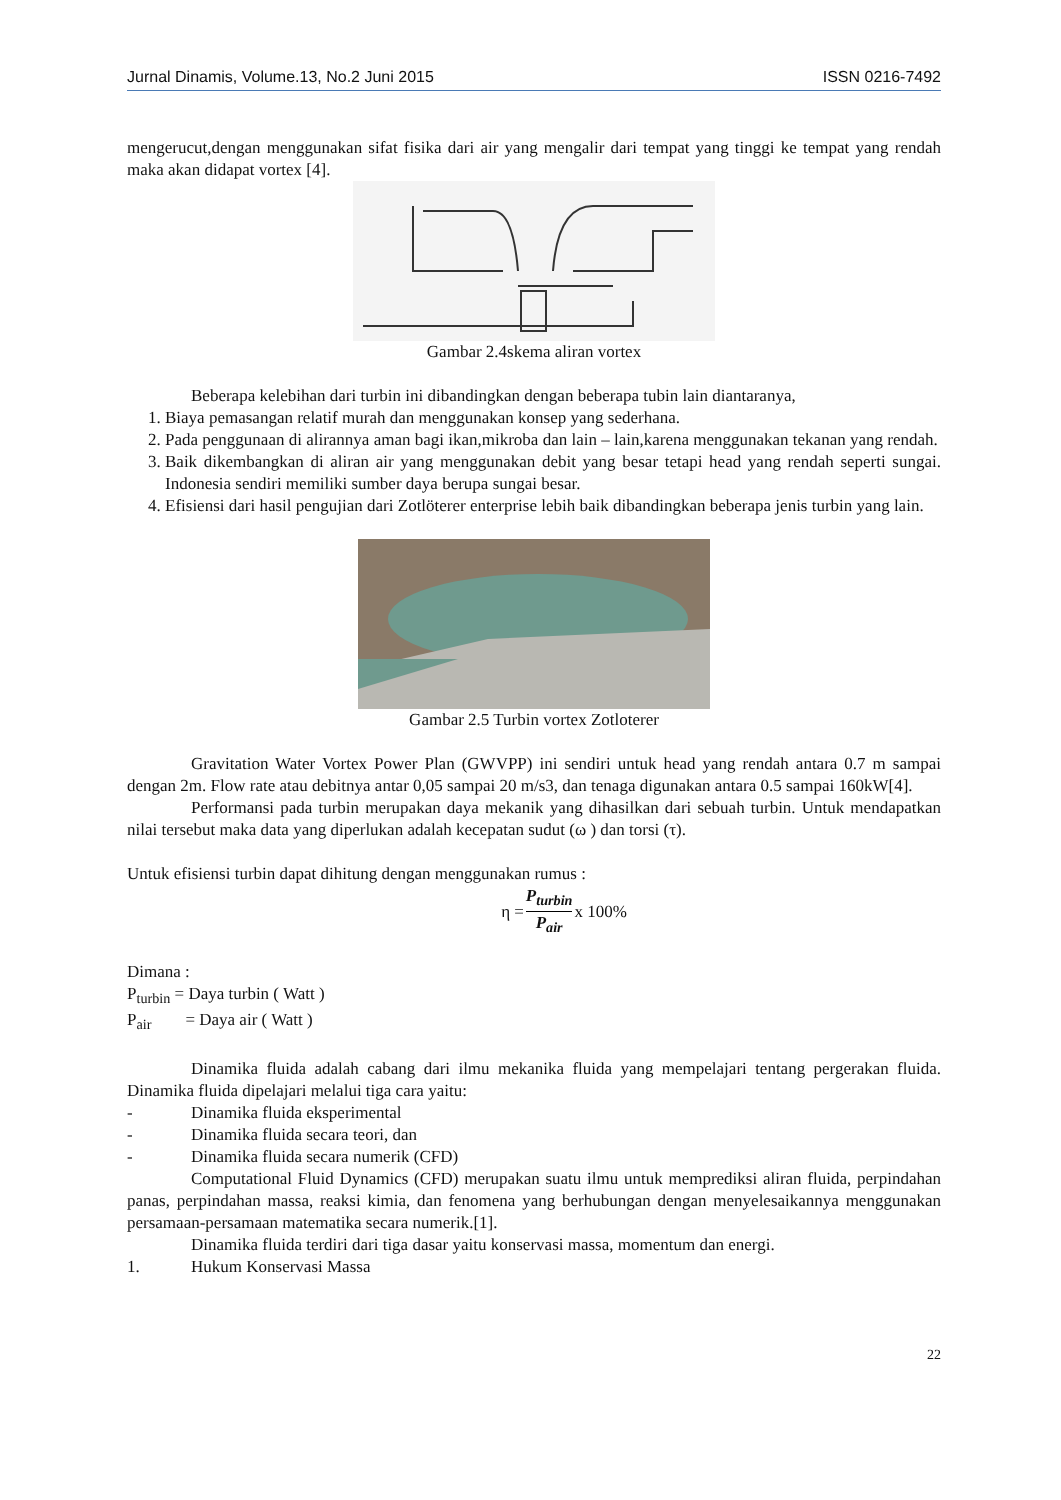Jurnal Dinamis, Volume.13, No.2 Juni 2015 ISSN 0216-7492
mengerucut,dengan menggunakan sifat fisika dari air yang mengalir dari tempat yang tinggi ke tempat yang rendah maka akan didapat vortex [4].
Gambar 2.4skema aliran vortex
Beberapa kelebihan dari turbin ini dibandingkan dengan beberapa tubin lain diantaranya,
1. Biaya pemasangan relatif murah dan menggunakan konsep yang sederhana.
2. Pada penggunaan di alirannya aman bagi ikan,mikroba dan lain – lain,karena menggunakan tekanan yang rendah.
3. Baik dikembangkan di aliran air yang menggunakan debit yang besar tetapi head yang rendah seperti sungai. Indonesia sendiri memiliki sumber daya berupa sungai besar.
4. Efisiensi dari hasil pengujian dari Zotlöterer enterprise lebih baik dibandingkan beberapa jenis turbin yang lain.
Gambar 2.5 Turbin vortex Zotloterer
Gravitation Water Vortex Power Plan (GWVPP) ini sendiri untuk head yang rendah antara 0.7 m sampai dengan 2m. Flow rate atau debitnya antar 0,05 sampai 20 m/s3, dan tenaga digunakan antara 0.5 sampai 160kW[4].
Performansi pada turbin merupakan daya mekanik yang dihasilkan dari sebuah turbin. Untuk mendapatkan nilai tersebut maka data yang diperlukan adalah kecepatan sudut (ω ) dan torsi (τ).
Untuk efisiensi turbin dapat dihitung dengan menggunakan rumus :
η = P<sub>turbin</sub> P<sub>air</sub> x 100%
Dimana :
P<sub>turbin</sub> = Daya turbin ( Watt )
P<sub>air</sub> = Daya air ( Watt )
Dinamika fluida adalah cabang dari ilmu mekanika fluida yang mempelajari tentang pergerakan fluida. Dinamika fluida dipelajari melalui tiga cara yaitu:
- Dinamika fluida eksperimental
- Dinamika fluida secara teori, dan
- Dinamika fluida secara numerik (CFD)
Computational Fluid Dynamics (CFD) merupakan suatu ilmu untuk memprediksi aliran fluida, perpindahan panas, perpindahan massa, reaksi kimia, dan fenomena yang berhubungan dengan menyelesaikannya menggunakan persamaan-persamaan matematika secara numerik.[1].
Dinamika fluida terdiri dari tiga dasar yaitu konservasi massa, momentum dan energi.
1. Hukum Konservasi Massa
22